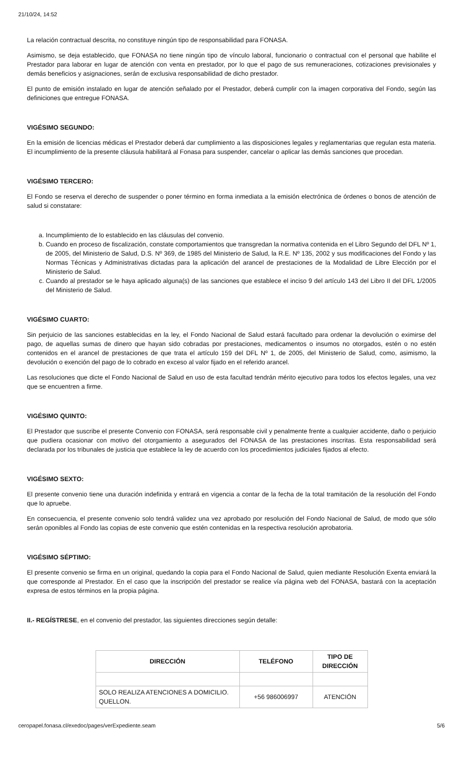21/10/24, 14:52
La relación contractual descrita, no constituye ningún tipo de responsabilidad para FONASA.
Asimismo, se deja establecido, que FONASA no tiene ningún tipo de vínculo laboral, funcionario o contractual con el personal que habilite el Prestador para laborar en lugar de atención con venta en prestador, por lo que el pago de sus remuneraciones, cotizaciones previsionales y demás beneficios y asignaciones, serán de exclusiva responsabilidad de dicho prestador.
El punto de emisión instalado en lugar de atención señalado por el Prestador, deberá cumplir con la imagen corporativa del Fondo, según las definiciones que entregue FONASA.
VIGÉSIMO SEGUNDO:
En la emisión de licencias médicas el Prestador deberá dar cumplimiento a las disposiciones legales y reglamentarias que regulan esta materia. El incumplimiento de la presente cláusula habilitará al Fonasa para suspender, cancelar o aplicar las demás sanciones que procedan.
VIGÉSIMO TERCERO:
El Fondo se reserva el derecho de suspender o poner término en forma inmediata a la emisión electrónica de órdenes o bonos de atención de salud si constatare:
a. Incumplimiento de lo establecido en las cláusulas del convenio.
b. Cuando en proceso de fiscalización, constate comportamientos que transgredan la normativa contenida en el Libro Segundo del DFL Nº 1, de 2005, del Ministerio de Salud, D.S. Nº 369, de 1985 del Ministerio de Salud, la R.E. Nº 135, 2002 y sus modificaciones del Fondo y las Normas Técnicas y Administrativas dictadas para la aplicación del arancel de prestaciones de la Modalidad de Libre Elección por el Ministerio de Salud.
c. Cuando al prestador se le haya aplicado alguna(s) de las sanciones que establece el inciso 9 del artículo 143 del Libro II del DFL 1/2005 del Ministerio de Salud.
VIGÉSIMO CUARTO:
Sin perjuicio de las sanciones establecidas en la ley, el Fondo Nacional de Salud estará facultado para ordenar la devolución o eximirse del pago, de aquellas sumas de dinero que hayan sido cobradas por prestaciones, medicamentos o insumos no otorgados, estén o no estén contenidos en el arancel de prestaciones de que trata el artículo 159 del DFL Nº 1, de 2005, del Ministerio de Salud, como, asimismo, la devolución o exención del pago de lo cobrado en exceso al valor fijado en el referido arancel.
Las resoluciones que dicte el Fondo Nacional de Salud en uso de esta facultad tendrán mérito ejecutivo para todos los efectos legales, una vez que se encuentren a firme.
VIGÉSIMO QUINTO:
El Prestador que suscribe el presente Convenio con FONASA, será responsable civil y penalmente frente a cualquier accidente, daño o perjuicio que pudiera ocasionar con motivo del otorgamiento a asegurados del FONASA de las prestaciones inscritas. Esta responsabilidad será declarada por los tribunales de justicia que establece la ley de acuerdo con los procedimientos judiciales fijados al efecto.
VIGÉSIMO SEXTO:
El presente convenio tiene una duración indefinida y entrará en vigencia a contar de la fecha de la total tramitación de la resolución del Fondo que lo apruebe.
En consecuencia, el presente convenio solo tendrá validez una vez aprobado por resolución del Fondo Nacional de Salud, de modo que sólo serán oponibles al Fondo las copias de este convenio que estén contenidas en la respectiva resolución aprobatoria.
VIGÉSIMO SÉPTIMO:
El presente convenio se firma en un original, quedando la copia para el Fondo Nacional de Salud, quien mediante Resolución Exenta enviará la que corresponde al Prestador. En el caso que la inscripción del prestador se realice vía página web del FONASA, bastará con la aceptación expresa de estos términos en la propia página.
II.- REGÍSTRESE, en el convenio del prestador, las siguientes direcciones según detalle:
| DIRECCIÓN | TELÉFONO | TIPO DE DIRECCIÓN |
| --- | --- | --- |
| SOLO REALIZA ATENCIONES A DOMICILIO. QUELLON. | +56 986006997 | ATENCIÓN |
ceropapel.fonasa.cl/exedoc/pages/verExpediente.seam 5/6